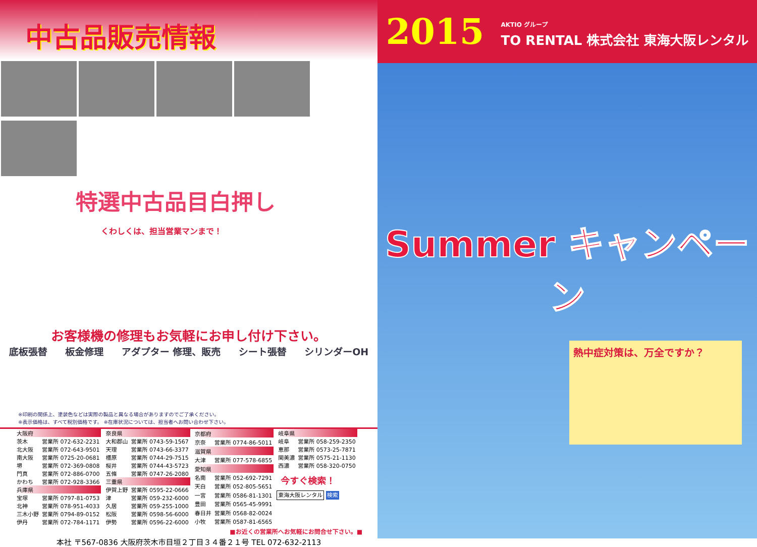中古品販売情報
特選中古品目白押し
くわしくは、担当営業マンまで！
お客様機の修理もお気軽にお申し付け下さい。
底板張替 板金修理 アダプター 修理、販売 シート張替 シリンダーOH
※印刷の関係上、塗装色などは実際の製品と異なる場合がありますのでご了承ください。
※表示価格は、すべて税別価格です。 ※在庫状況については、担当者へお問い合わせ下さい。
| 大阪府 | |
| 茨木 | 営業所 072-632-2231 |
| 北大阪 | 営業所 072-643-9501 |
| 南大阪 | 営業所 0725-20-0681 |
| 堺 | 営業所 072-369-0808 |
| 門真 | 営業所 072-886-0700 |
| かわち | 営業所 072-928-3366 |
| 兵庫県 | |
| 宝塚 | 営業所 0797-81-0753 |
| 北神 | 営業所 078-951-4033 |
| 三木小野 | 営業所 0794-89-0152 |
| 伊丹 | 営業所 072-784-1171 |
| 奈良県 | |
| 大和郡山 | 営業所 0743-59-1567 |
| 天理 | 営業所 0743-66-3377 |
| 橿原 | 営業所 0744-29-7515 |
| 桜井 | 営業所 0744-43-5723 |
| 五條 | 営業所 0747-26-2080 |
| 三重県 | |
| 伊賀上野 | 営業所 0595-22-0666 |
| 津 | 営業所 059-232-6000 |
| 久居 | 営業所 059-255-1000 |
| 松阪 | 営業所 0598-56-6000 |
| 伊勢 | 営業所 0596-22-6000 |
| 京都府 | |
| 京奈 | 営業所 0774-86-5011 |
| 滋賀県 | |
| 大津 | 営業所 077-578-6855 |
| 愛知県 | |
| 名南 | 営業所 052-692-7291 |
| 天白 | 営業所 052-805-5651 |
| 一宮 | 営業所 0586-81-1301 |
| 豊田 | 営業所 0565-45-9991 |
| 春日井 | 営業所 0568-82-0024 |
| 小牧 | 営業所 0587-81-6565 |
| 岐阜県 | |
| 岐阜 | 営業所 058-259-2350 |
| 恵那 | 営業所 0573-25-7871 |
| 関美濃 | 営業所 0575-21-1130 |
| 西濃 | 営業所 058-320-0750 |
今すぐ検索！
東海大阪レンタル 検索
■お近くの営業所へお気軽にお問合せ下さい。■
本社 〒567-0836 大阪府茨木市目垣２丁目３４番２１号 TEL 072-632-2113
2015 AKTIO グループ
TO RENTAL 株式会社 東海大阪レンタル
Summer キャンペーン
熱中症対策は、万全ですか？